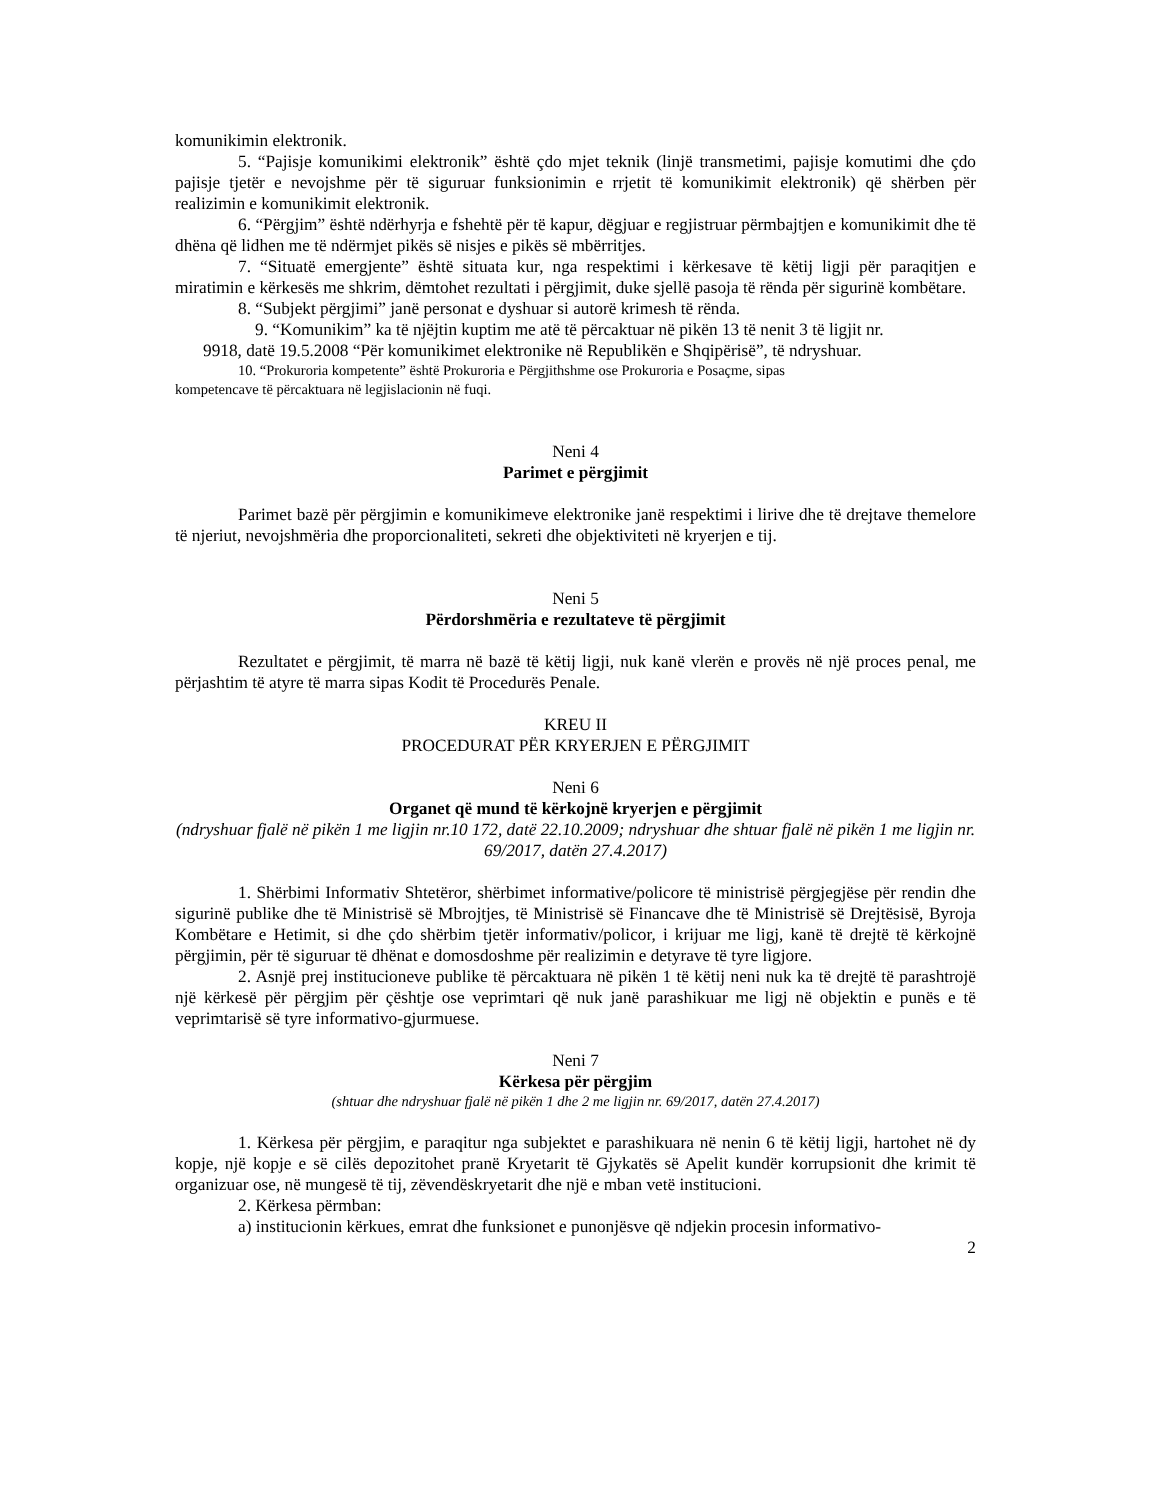komunikimin elektronik.
5. “Pajisje komunikimi elektronik” është çdo mjet teknik (linjë transmetimi, pajisje komutimi dhe çdo pajisje tjetër e nevojshme për të siguruar funksionimin e rrjetit të komunikimit elektronik) që shërben për realizimin e komunikimit elektronik.
6. “Përgjim” është ndërhyrja e fshehtë për të kapur, dëgjuar e regjistruar përmbajtjen e komunikimit dhe të dhëna që lidhen me të ndërmjet pikës së nisjes e pikës së mbërritjes.
7. “Situatë emergjente” është situata kur, nga respektimi i kërkesave të këtij ligji për paraqitjen e miratimin e kërkesës me shkrim, dëmtohet rezultati i përgjimit, duke sjellë pasoja të rënda për sigurinë kombëtare.
8. “Subjekt përgjimi” janë personat e dyshuar si autorë krimesh të rënda.
9. “Komunikim” ka të njëjtin kuptim me atë të përcaktuar në pikën 13 të nenit 3 të ligjit nr.
9918, datë 19.5.2008 “Për komunikimet elektronike në Republikën e Shqipërisë”, të ndryshuar.
10. “Prokuroria kompetente” është Prokuroria e Përgjithshme ose Prokuroria e Posaçme, sipas
kompetencave të përcaktuara në legjislacionin në fuqi.
Neni 4
Parimet e përgjimit
Parimet bazë për përgjimin e komunikimeve elektronike janë respektimi i lirive dhe të drejtave themelore të njeriut, nevojshmëria dhe proporcionaliteti, sekreti dhe objektiviteti në kryerjen e tij.
Neni 5
Përdorshmëria e rezultateve të përgjimit
Rezultatet e përgjimit, të marra në bazë të këtij ligji, nuk kanë vlerën e provës në një proces penal, me përjashtim të atyre të marra sipas Kodit të Procedurës Penale.
KREU II
PROCEDURAT PËR KRYERJEN E PËRGJIMIT
Neni 6
Organet që mund të kërkojnë kryerjen e përgjimit
(ndryshuar fjalë në pikën 1 me ligjin nr.10 172, datë 22.10.2009; ndryshuar dhe shtuar fjalë në pikën 1 me ligjin nr. 69/2017, datën 27.4.2017)
1. Shërbimi Informativ Shtetëror, shërbimet informative/policore të ministrisë përgjegjëse për rendin dhe sigurinë publike dhe të Ministrisë së Mbrojtjes, të Ministrisë së Financave dhe të Ministrisë së Drejtësisë, Byroja Kombëtare e Hetimit, si dhe çdo shërbim tjetër informativ/policor, i krijuar me ligj, kanë të drejtë të kërkojnë përgjimin, për të siguruar të dhënat e domosdoshme për realizimin e detyrave të tyre ligjore.
2. Asnjë prej institucioneve publike të përcaktuara në pikën 1 të këtij neni nuk ka të drejtë të parashtrojë një kërkesë për përgjim për çështje ose veprimtari që nuk janë parashikuar me ligj në objektin e punës e të veprimtarisë së tyre informativo-gjurmuese.
Neni 7
Kërkesa për përgjim
(shtuar dhe ndryshuar fjalë në pikën 1 dhe 2 me ligjin nr. 69/2017, datën 27.4.2017)
1. Kërkesa për përgjim, e paraqitur nga subjektet e parashikuara në nenin 6 të këtij ligji, hartohet në dy kopje, një kopje e së cilës depozitohet pranë Kryetarit të Gjykatës së Apelit kundër korrupsionit dhe krimit të organizuar ose, në mungesë të tij, zëvendëskryetarit dhe një e mban vetë institucioni.
2. Kërkesa përmban:
a) institucionin kërkues, emrat dhe funksionet e punonjësve që ndjekin procesin informativo-
2